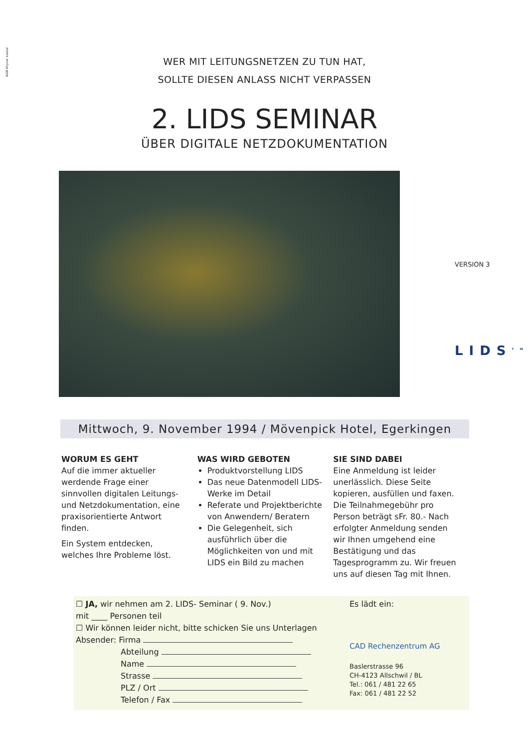AGIK Khyner Liestal
WER MIT LEITUNGSNETZEN ZU TUN HAT,
SOLLTE DIESEN ANLASS NICHT VERPASSEN
2. LIDS SEMINAR
ÜBER DIGITALE NETZDOKUMENTATION
VERSION 3
LIDS<sup>TM</sup>
Mittwoch, 9. November 1994 / Mövenpick Hotel, Egerkingen
WORUM ES GEHT
Auf die immer aktueller werdende Frage einer sinnvollen digitalen Leitungs- und Netzdokumentation, eine praxisorientierte Antwort finden.
Ein System entdecken, welches Ihre Probleme löst.
WAS WIRD GEBOTEN
Produktvorstellung LIDS
Das neue Datenmodell LIDS- Werke im Detail
Referate und Projektberichte von Anwendern/ Beratern
Die Gelegenheit, sich ausführlich über die Möglichkeiten von und mit LIDS ein Bild zu machen
SIE SIND DABEI
Eine Anmeldung ist leider unerlässlich. Diese Seite kopieren, ausfüllen und faxen. Die Teilnahmegebühr pro Person beträgt sFr. 80.- Nach erfolgter Anmeldung senden wir Ihnen umgehend eine Bestätigung und das Tagesprogramm zu. Wir freuen uns auf diesen Tag mit Ihnen.
☐ JA, wir nehmen am 2. LIDS- Seminar ( 9. Nov.)
mit ____ Personen teil
☐ Wir können leider nicht, bitte schicken Sie uns Unterlagen
Absender: Firma
Abteilung
Name
Strasse
PLZ / Ort
Telefon / Fax
Es lädt ein:
CAD Rechenzentrum AG
Baslerstrasse 96
CH-4123 Allschwil / BL
Tel.: 061 / 481 22 65
Fax: 061 / 481 22 52